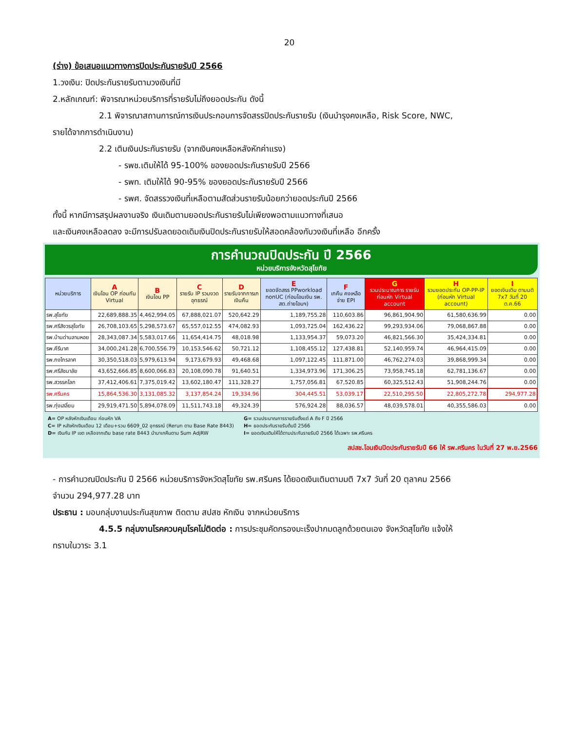20
(ร่าง) ข้อเสนอแนวทางการปิดประกันรายรับปี 2566
1.วงเงิน: ปิดประกันรายรับตามวงเงินที่มี
2.หลักเกณฑ์: พิจารณาหน่วยบริการที่รายรับไม่ถึงยอดประกัน ดังนี้
2.1 พิจารณาสถานการณ์การเงินประกอบการจัดสรรปิดประกันรายรับ (เงินบำรุงคงเหลือ, Risk Score, NWC,
รายได้จากการดำเนินงาน)
2.2 เติมเงินประกันรายรับ (จากเงินคงเหลือหลังหักค่าแรง)
- รพช.เติมให้ได้ 95-100% ของยอดประกันรายรับปี 2566
- รพท. เติมให้ได้ 90-95% ของยอดประกันรายรับปี 2566
- รพศ. จัดสรรวงเงินที่เหลือตามสัดส่วนรายรับน้อยกว่ายอดประกันปี 2566
ทั้งนี้ หากมีการสรุปผลงานจริง เงินเดิมตามยอดประกันรายรับไม่เพียงพอตามแนวทางที่เสนอ
และเงินคงเหลือลดลง จะมีการปรับลดยอดเดิมเงินปิดประกันรายรับให้สอดคล้องกับวงเงินที่เหลือ อีกครั้ง
การคำนวณปิดประกัน ปี 2566
หน่วยบริการจังหวัดสุโขทัย
| หน่วยบริการ | A เงินโอน OP ก่อนกัน Virtual | B เงินโอน PP | C รายรับ IP รวมงวดอุทธรณ์ | D รายรับจากการเกเงินคืน | E ยอดจัดสรร PPworkload nonUC (ก่อนโอนเงิน รพ. สต.ถ่ายโอนฯ) | F เกคืน คงเหลือจ่าย EPI | G รวมประมาณการ รายรับก่อนหัก Virtual account | H รวมยอดประกัน OP-PP-IP (ก่อนหัก Virtual account) | I ยอดเงินเติม ตามมติ 7x7 วันที่ 20 ต.ค.66 |
| --- | --- | --- | --- | --- | --- | --- | --- | --- | --- |
| รพ.สุโขทัย | 22,689,888.35 | 4,462,994.05 | 67,888,021.07 | 520,642.29 | 1,189,755.28 | 110,603.86 | 96,861,904.90 | 61,580,636.99 | 0.00 |
| รพ.ศรีสังวรสุโขทัย | 26,708,103.65 | 5,298,573.67 | 65,557,012.55 | 474,082.93 | 1,093,725.04 | 162,436.22 | 99,293,934.06 | 79,068,867.88 | 0.00 |
| รพ.บ้านด่านลานหอย | 28,343,087.34 | 5,583,017.66 | 11,654,414.75 | 48,018.98 | 1,133,954.37 | 59,073.20 | 46,821,566.30 | 35,424,334.81 | 0.00 |
| รพ.คีรีมาศ | 34,000,241.28 | 6,700,556.79 | 10,153,546.62 | 50,721.12 | 1,108,455.12 | 127,438.81 | 52,140,959.74 | 46,964,415.09 | 0.00 |
| รพ.กงไกรลาศ | 30,350,518.03 | 5,979,613.94 | 9,173,679.93 | 49,468.68 | 1,097,122.45 | 111,871.00 | 46,762,274.03 | 39,868,999.34 | 0.00 |
| รพ.ศรีสัชนาลัย | 43,652,666.85 | 8,600,066.83 | 20,108,090.78 | 91,640.51 | 1,334,973.96 | 171,306.25 | 73,958,745.18 | 62,781,136.67 | 0.00 |
| รพ.สวรรคโลก | 37,412,406.61 | 7,375,019.42 | 13,602,180.47 | 111,328.27 | 1,757,056.81 | 67,520.85 | 60,325,512.43 | 51,908,244.76 | 0.00 |
| รพ.ศรีนคร | 15,864,536.30 | 3,131,085.32 | 3,137,854.24 | 19,334.96 | 304,445.51 | 53,039.17 | 22,510,295.50 | 22,805,272.78 | 294,977.28 |
| รพ.ทุ่งเสลี่ยม | 29,919,471.50 | 5,894,078.09 | 11,511,743.18 | 49,324.39 | 576,924.28 | 88,036.57 | 48,039,578.01 | 40,355,586.03 | 0.00 |
A= OP หลังหักเงินเดือน ก่อนหัก VA
C= IP หลังหักเงินเดือน 12 เดือน+รวม 6609_02 อุทธรณ์ (Rerun ตาม Base Rate 8443)
D= เงินกัน IP เขต เหลือจากเติม base rate 8443 นำมาเกคืนตาม Sum AdjRW
G= รวมประมาณการรายรับตั้งแต่ A ถึง F ปี 2566
H= ยอดประกันรายรับต้นปี 2566
I= ยอดเงินเติมให้ได้ตามประกันรายรับปี 2566 ได้เฉพาะ รพ.ศรีนคร
สปสช.โอนเงินปิดประกันรายรับปี 66 ให้ รพ.ศรีนคร ในวันที่ 27 พ.ย.2566
- การคำนวณปิดประกัน ปี 2566 หน่วยบริการจังหวัดสุโขทัย รพ.ศรีนคร ได้ยอดเงินเติมตามมติ 7x7 วันที่ 20 ตุลาคม 2566
จำนวน 294,977.28 บาท
ประธาน : มอบกลุ่มงานประกันสุขภาพ ติดตาม สปสช หักเงิน จากหน่วยบริการ
4.5.5 กลุ่มงานโรคควบคุมโรคไม่ติดต่อ : การประชุมคัดกรองมะเร็งปากมดลูกด้วยตนเอง จังหวัดสุโขทัย แจ้งให้
ทราบในวาระ 3.1